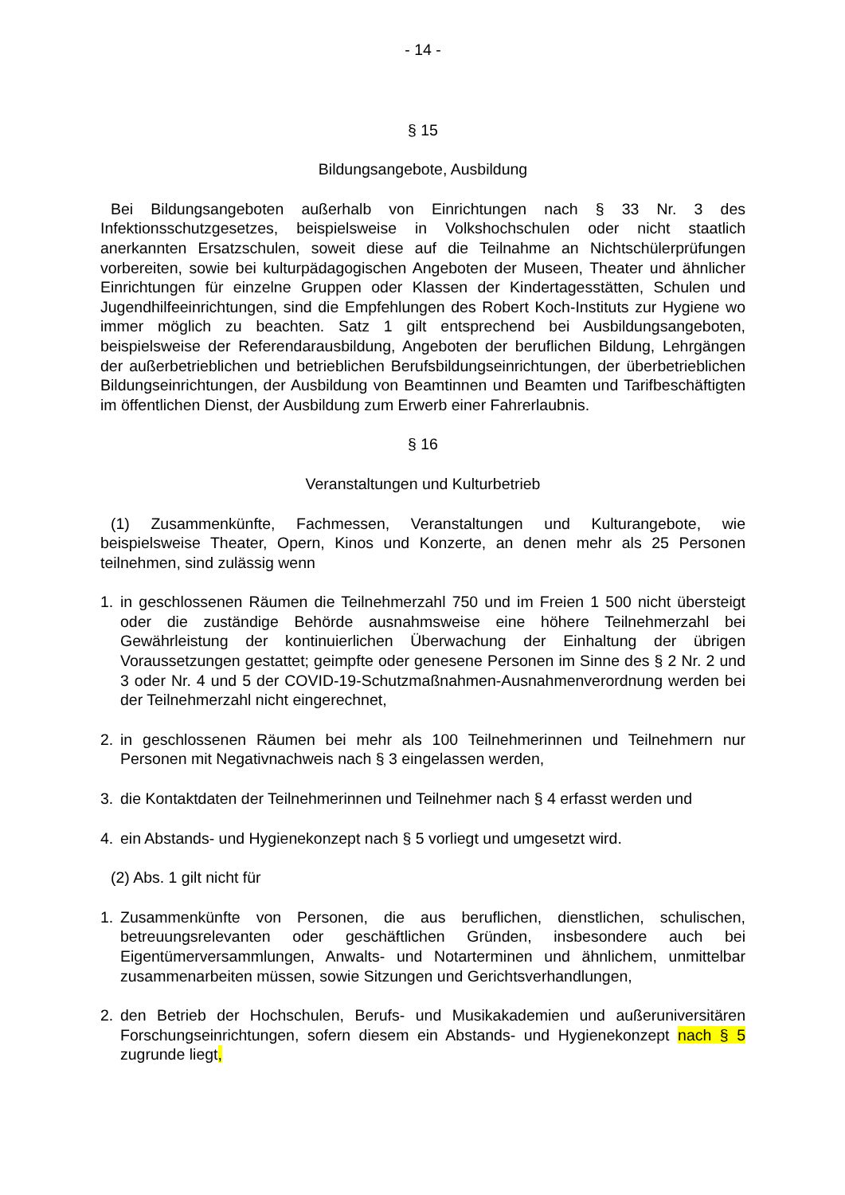- 14 -
§ 15
Bildungsangebote, Ausbildung
Bei Bildungsangeboten außerhalb von Einrichtungen nach § 33 Nr. 3 des Infektionsschutzgesetzes, beispielsweise in Volkshochschulen oder nicht staatlich anerkannten Ersatzschulen, soweit diese auf die Teilnahme an Nichtschülerprüfungen vorbereiten, sowie bei kulturpädagogischen Angeboten der Museen, Theater und ähnlicher Einrichtungen für einzelne Gruppen oder Klassen der Kindertagesstätten, Schulen und Jugendhilfeeinrichtungen, sind die Empfehlungen des Robert Koch-Instituts zur Hygiene wo immer möglich zu beachten. Satz 1 gilt entsprechend bei Ausbildungsangeboten, beispielsweise der Referendarausbildung, Angeboten der beruflichen Bildung, Lehrgängen der außerbetrieblichen und betrieblichen Berufsbildungseinrichtungen, der überbetrieblichen Bildungseinrichtungen, der Ausbildung von Beamtinnen und Beamten und Tarifbeschäftigten im öffentlichen Dienst, der Ausbildung zum Erwerb einer Fahrerlaubnis.
§ 16
Veranstaltungen und Kulturbetrieb
(1) Zusammenkünfte, Fachmessen, Veranstaltungen und Kulturangebote, wie beispielsweise Theater, Opern, Kinos und Konzerte, an denen mehr als 25 Personen teilnehmen, sind zulässig wenn
1. in geschlossenen Räumen die Teilnehmerzahl 750 und im Freien 1 500 nicht übersteigt oder die zuständige Behörde ausnahmsweise eine höhere Teilnehmerzahl bei Gewährleistung der kontinuierlichen Überwachung der Einhaltung der übrigen Voraussetzungen gestattet; geimpfte oder genesene Personen im Sinne des § 2 Nr. 2 und 3 oder Nr. 4 und 5 der COVID-19-Schutzmaßnahmen-Ausnahmenverordnung werden bei der Teilnehmerzahl nicht eingerechnet,
2. in geschlossenen Räumen bei mehr als 100 Teilnehmerinnen und Teilnehmern nur Personen mit Negativnachweis nach § 3 eingelassen werden,
3. die Kontaktdaten der Teilnehmerinnen und Teilnehmer nach § 4 erfasst werden und
4. ein Abstands- und Hygienekonzept nach § 5 vorliegt und umgesetzt wird.
(2) Abs. 1 gilt nicht für
1. Zusammenkünfte von Personen, die aus beruflichen, dienstlichen, schulischen, betreuungsrelevanten oder geschäftlichen Gründen, insbesondere auch bei Eigentümerversammlungen, Anwalts- und Notarterminen und ähnlichem, unmittelbar zusammenarbeiten müssen, sowie Sitzungen und Gerichtsverhandlungen,
2. den Betrieb der Hochschulen, Berufs- und Musikakademien und außeruniversitären Forschungseinrichtungen, sofern diesem ein Abstands- und Hygienekonzept nach § 5 zugrunde liegt,